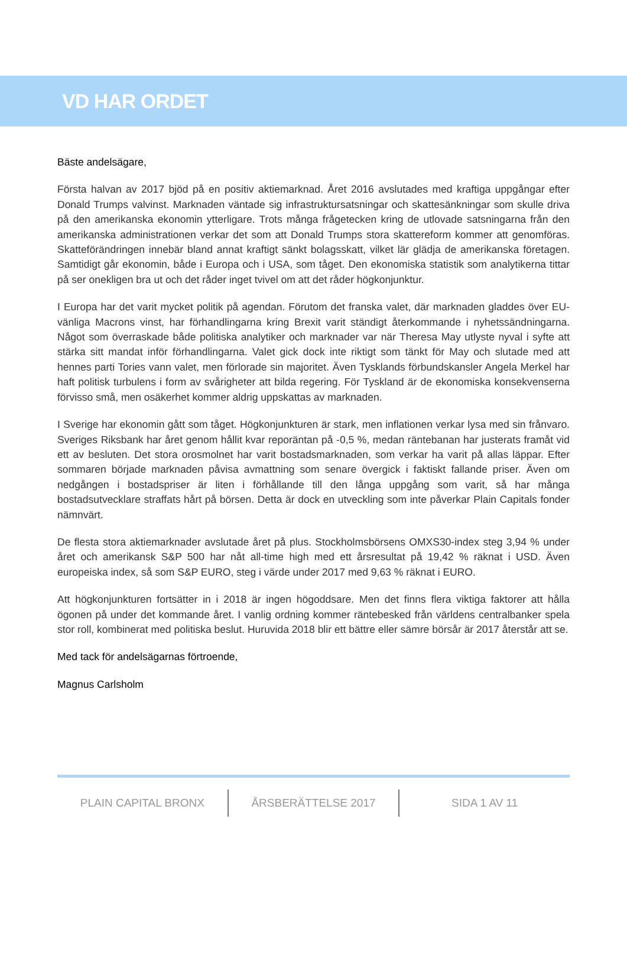VD HAR ORDET
Bäste andelsägare,
Första halvan av 2017 bjöd på en positiv aktiemarknad. Året 2016 avslutades med kraftiga uppgångar efter Donald Trumps valvinst. Marknaden väntade sig infrastruktursatsningar och skattesänkningar som skulle driva på den amerikanska ekonomin ytterligare. Trots många frågetecken kring de utlovade satsningarna från den amerikanska administrationen verkar det som att Donald Trumps stora skattereform kommer att genomföras. Skatteförändringen innebär bland annat kraftigt sänkt bolagsskatt, vilket lär glädja de amerikanska företagen. Samtidigt går ekonomin, både i Europa och i USA, som tåget. Den ekonomiska statistik som analytikerna tittar på ser onekligen bra ut och det råder inget tvivel om att det råder högkonjunktur.
I Europa har det varit mycket politik på agendan. Förutom det franska valet, där marknaden gladdes över EU-vänliga Macrons vinst, har förhandlingarna kring Brexit varit ständigt återkommande i nyhetssändningarna. Något som överraskade både politiska analytiker och marknader var när Theresa May utlyste nyval i syfte att stärka sitt mandat inför förhandlingarna. Valet gick dock inte riktigt som tänkt för May och slutade med att hennes parti Tories vann valet, men förlorade sin majoritet. Även Tysklands förbundskansler Angela Merkel har haft politisk turbulens i form av svårigheter att bilda regering. För Tyskland är de ekonomiska konsekvenserna förvisso små, men osäkerhet kommer aldrig uppskattas av marknaden.
I Sverige har ekonomin gått som tåget. Högkonjunkturen är stark, men inflationen verkar lysa med sin frånvaro. Sveriges Riksbank har året genom hållit kvar reporäntan på -0,5 %, medan räntebanan har justerats framåt vid ett av besluten. Det stora orosmolnet har varit bostadsmarknaden, som verkar ha varit på allas läppar. Efter sommaren började marknaden påvisa avmattning som senare övergick i faktiskt fallande priser. Även om nedgången i bostadspriser är liten i förhållande till den långa uppgång som varit, så har många bostadsutvecklare straffats hårt på börsen. Detta är dock en utveckling som inte påverkar Plain Capitals fonder nämnvärt.
De flesta stora aktiemarknader avslutade året på plus. Stockholmsbörsens OMXS30-index steg 3,94 % under året och amerikansk S&P 500 har nåt all-time high med ett årsresultat på 19,42 % räknat i USD. Även europeiska index, så som S&P EURO, steg i värde under 2017 med 9,63 % räknat i EURO.
Att högkonjunkturen fortsätter in i 2018 är ingen högoddsare. Men det finns flera viktiga faktorer att hålla ögonen på under det kommande året. I vanlig ordning kommer räntebesked från världens centralbanker spela stor roll, kombinerat med politiska beslut. Huruvida 2018 blir ett bättre eller sämre börsår är 2017 återstår att se.
Med tack för andelsägarnas förtroende,
Magnus Carlsholm
PLAIN CAPITAL BRONX ÅRSBERÄTTELSE 2017 SIDA 1 AV 11